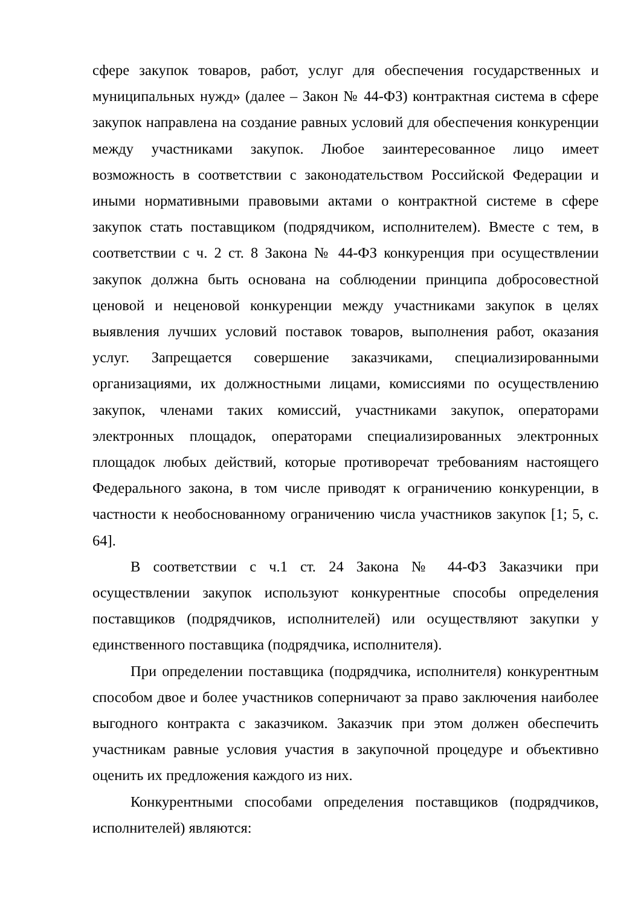сфере закупок товаров, работ, услуг для обеспечения государственных и муниципальных нужд» (далее – Закон № 44-ФЗ) контрактная система в сфере закупок направлена на создание равных условий для обеспечения конкуренции между участниками закупок. Любое заинтересованное лицо имеет возможность в соответствии с законодательством Российской Федерации и иными нормативными правовыми актами о контрактной системе в сфере закупок стать поставщиком (подрядчиком, исполнителем). Вместе с тем, в соответствии с ч. 2 ст. 8 Закона № 44-ФЗ конкуренция при осуществлении закупок должна быть основана на соблюдении принципа добросовестной ценовой и неценовой конкуренции между участниками закупок в целях выявления лучших условий поставок товаров, выполнения работ, оказания услуг. Запрещается совершение заказчиками, специализированными организациями, их должностными лицами, комиссиями по осуществлению закупок, членами таких комиссий, участниками закупок, операторами электронных площадок, операторами специализированных электронных площадок любых действий, которые противоречат требованиям настоящего Федерального закона, в том числе приводят к ограничению конкуренции, в частности к необоснованному ограничению числа участников закупок [1; 5, с. 64].
В соответствии с ч.1 ст. 24 Закона № 44-ФЗ Заказчики при осуществлении закупок используют конкурентные способы определения поставщиков (подрядчиков, исполнителей) или осуществляют закупки у единственного поставщика (подрядчика, исполнителя).
При определении поставщика (подрядчика, исполнителя) конкурентным способом двое и более участников соперничают за право заключения наиболее выгодного контракта с заказчиком. Заказчик при этом должен обеспечить участникам равные условия участия в закупочной процедуре и объективно оценить их предложения каждого из них.
Конкурентными способами определения поставщиков (подрядчиков, исполнителей) являются: